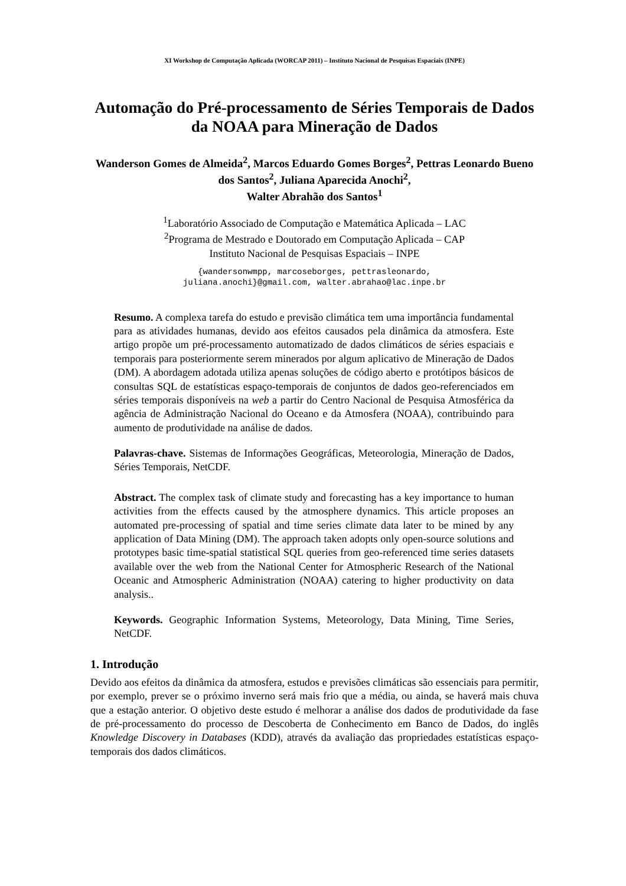XI Workshop de Computação Aplicada (WORCAP 2011) – Instituto Nacional de Pesquisas Espaciais (INPE)
Automação do Pré-processamento de Séries Temporais de Dados da NOAA para Mineração de Dados
Wanderson Gomes de Almeida<sup>2</sup>, Marcos Eduardo Gomes Borges<sup>2</sup>, Pettras Leonardo Bueno dos Santos<sup>2</sup>, Juliana Aparecida Anochi<sup>2</sup>,
Walter Abrahão dos Santos<sup>1</sup>
<sup>1</sup> Laboratório Associado de Computação e Matemática Aplicada – LAC
<sup>2</sup> Programa de Mestrado e Doutorado em Computação Aplicada – CAP
Instituto Nacional de Pesquisas Espaciais – INPE
{wandersonwmpp, marcoseborges, pettrasleonardo,
juliana.anochi}@gmail.com, walter.abrahao@lac.inpe.br
Resumo. A complexa tarefa do estudo e previsão climática tem uma importância fundamental para as atividades humanas, devido aos efeitos causados pela dinâmica da atmosfera. Este artigo propõe um pré-processamento automatizado de dados climáticos de séries espaciais e temporais para posteriormente serem minerados por algum aplicativo de Mineração de Dados (DM). A abordagem adotada utiliza apenas soluções de código aberto e protótipos básicos de consultas SQL de estatísticas espaço-temporais de conjuntos de dados geo-referenciados em séries temporais disponíveis na web a partir do Centro Nacional de Pesquisa Atmosférica da agência de Administração Nacional do Oceano e da Atmosfera (NOAA), contribuindo para aumento de produtividade na análise de dados.
Palavras-chave. Sistemas de Informações Geográficas, Meteorologia, Mineração de Dados, Séries Temporais, NetCDF.
Abstract. The complex task of climate study and forecasting has a key importance to human activities from the effects caused by the atmosphere dynamics. This article proposes an automated pre-processing of spatial and time series climate data later to be mined by any application of Data Mining (DM). The approach taken adopts only open-source solutions and prototypes basic time-spatial statistical SQL queries from geo-referenced time series datasets available over the web from the National Center for Atmospheric Research of the National Oceanic and Atmospheric Administration (NOAA) catering to higher productivity on data analysis..
Keywords. Geographic Information Systems, Meteorology, Data Mining, Time Series, NetCDF.
1. Introdução
Devido aos efeitos da dinâmica da atmosfera, estudos e previsões climáticas são essenciais para permitir, por exemplo, prever se o próximo inverno será mais frio que a média, ou ainda, se haverá mais chuva que a estação anterior. O objetivo deste estudo é melhorar a análise dos dados de produtividade da fase de pré-processamento do processo de Descoberta de Conhecimento em Banco de Dados, do inglês Knowledge Discovery in Databases (KDD), através da avaliação das propriedades estatísticas espaço-temporais dos dados climáticos.